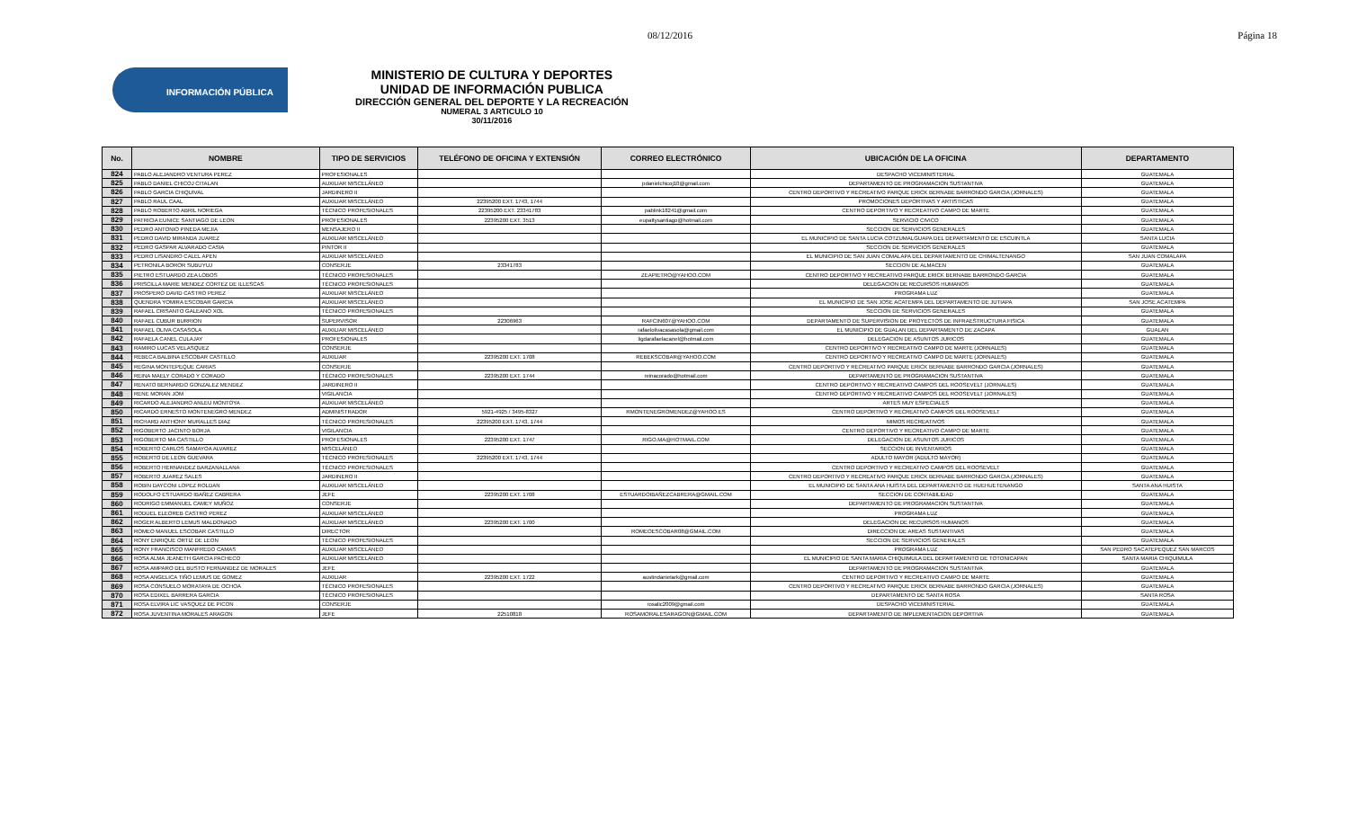08/12/2016 Página 18
INFORMACIÓN PÚBLICA
MINISTERIO DE CULTURA Y DEPORTES
UNIDAD DE INFORMACIÓN PUBLICA
DIRECCIÓN GENERAL DEL DEPORTE Y LA RECREACIÓN
NUMERAL 3 ARTICULO 10
30/11/2016
| No. | NOMBRE | TIPO DE SERVICIOS | TELÉFONO DE OFICINA Y EXTENSIÓN | CORREO ELECTRÓNICO | UBICACIÓN DE LA OFICINA | DEPARTAMENTO |
| --- | --- | --- | --- | --- | --- | --- |
| 824 | PABLO ALEJANDRO VENTURA PEREZ | PROFESIONALES | | | DESPACHO VICEMINISTERIAL | GUATEMALA |
| 825 | PABLO DANIEL CHICOJ CITALAN | AUXILIAR MISCELÁNEO | | pdanielchicoj10@gmail.com | DEPARTAMENTO DE PROGRAMACION SUSTANTIVA | GUATEMALA |
| 826 | PABLO GARCIA CHIQUIVAL | JARDINERO II | | | CENTRO DEPORTIVO Y RECREATIVO PARQUE ERICK BERNABE BARRONDO GARCIA (JORNALES) | GUATEMALA |
| 827 | PABLO RAUL CAAL | AUXILIAR MISCELÁNEO | 22395200 EXT. 1743, 1744 | | PROMOCIONES DEPORTIVAS Y ARTISTICAS | GUATEMALA |
| 828 | PABLO ROBERTO ABRIL NORIEGA | TÉCNICO PROFESIONALES | 22395200 EXT. 23341783 | pablink18241@gmail.com | CENTRO DEPORTIVO Y RECREATIVO CAMPO DE MARTE | GUATEMALA |
| 829 | PATRICIA EUNICE SANTIAGO DE LEON | PROFESIONALES | 22395200 EXT. 3513 | eupattysantiago@hotmail.com | SERVICIO CIVICO | GUATEMALA |
| 830 | PEDRO ANTONIO PINEDA MEJIA | MENSAJERO II | | | SECCION DE SERVICIOS GENERALES | GUATEMALA |
| 831 | PEDRO DAVID MIRANDA JUAREZ | AUXILIAR MISCELÁNEO | | | EL MUNICIPIO DE SANTA LUCIA COTZUMALGUAPA DEL DEPARTAMENTO DE ESCUINTLA | SANTA LUCIA |
| 832 | PEDRO GASPAR ALVARADO CASIA | PINTOR II | | | SECCION DE SERVICIOS GENERALES | GUATEMALA |
| 833 | PEDRO LISANDRO CALEL APEN | AUXILIAR MISCELÁNEO | | | EL MUNICIPIO DE SAN JUAN COMALAPA DEL DEPARTAMENTO DE CHIMALTENANGO | SAN JUAN COMALAPA |
| 834 | PETRONILA BOROR SUBUYUJ | CONSERJE | 23341783 | | SECCION DE ALMACEN | GUATEMALA |
| 835 | PIETRO ESTUARDO ZEA LOBOS | TÉCNICO PROFESIONALES | | ZEAPIETRO@YAHOO.COM | CENTRO DEPORTIVO Y RECREATIVO PARQUE ERICK BERNABE BARRONDO GARCIA | GUATEMALA |
| 836 | PRISCILLA MARIE MENDEZ CORTEZ DE ILLESCAS | TÉCNICO PROFESIONALES | | | DELEGACION DE RECURSOS HUMANOS | GUATEMALA |
| 837 | PROSPERO DAVID CASTRO PEREZ | AUXILIAR MISCELÁNEO | | | PROGRAMA LUZ | GUATEMALA |
| 838 | QUENDRA YOMIRA ESCOBAR GARCIA | AUXILIAR MISCELÁNEO | | | EL MUNICIPIO DE SAN JOSE ACATEMPA DEL DEPARTAMENTO DE JUTIAPA | SAN JOSE ACATEMPA |
| 839 | RAFAEL CRISANTO GALEANO XOL | TÉCNICO PROFESIONALES | | | SECCION DE SERVICIOS GENERALES | GUATEMALA |
| 840 | RAFAEL CUBUR BURRION | SUPERVISOR | 22306963 | RAFCIN607@YAHOO.COM | DEPARTAMENTO DE SUPERVISION DE PROYECTOS DE INFRAESTRUCTURA FISICA | GUATEMALA |
| 841 | RAFAEL OLIVA CASASOLA | AUXILIAR MISCELÁNEO | | rafaelolivacasasola@gmail.com | EL MUNICIPIO DE GUALAN DEL DEPARTAMENTO DE ZACAPA | GUALAN |
| 842 | RAFAELA CANEL CULAJAY | PROFESIONALES | | ligdarafaelacanel@hotmail.com | DELEGACION DE ASUNTOS JURICOS | GUATEMALA |
| 843 | RAMIRO LUCAS VELASQUEZ | CONSERJE | | | CENTRO DEPORTIVO Y RECREATIVO CAMPO DE MARTE (JORNALES) | GUATEMALA |
| 844 | REBECA BALBINA ESCOBAR CASTILLO | AUXILIAR | 22395200 EXT. 1708 | REBEKSCOBAR@YAHOO.COM | CENTRO DEPORTIVO Y RECREATIVO CAMPO DE MARTE (JORNALES) | GUATEMALA |
| 845 | REGINA MONTEPEQUE CARIAS | CONSERJE | | | CENTRO DEPORTIVO Y RECREATIVO PARQUE ERICK BERNABE BARRONDO GARCIA (JORNALES) | GUATEMALA |
| 846 | REINA MAELY CORADO Y CORADO | TÉCNICO PROFESIONALES | 22395200 EXT. 1744 | reinacorado@hotmail.com | DEPARTAMENTO DE PROGRAMACION SUSTANTIVA | GUATEMALA |
| 847 | RENATO BERNARDO GONZALEZ MENDEZ | JARDINERO II | | | CENTRO DEPORTIVO Y RECREATIVO CAMPOS DEL ROOSEVELT (JORNALES) | GUATEMALA |
| 848 | RENE MORAN JOM | VIGILANCIA | | | CENTRO DEPORTIVO Y RECREATIVO CAMPOS DEL ROOSEVELT (JORNALES) | GUATEMALA |
| 849 | RICARDO ALEJANDRO ANLEU MONTOYA | AUXILIAR MISCELÁNEO | | | ARTES MUY ESPECIALES | GUATEMALA |
| 850 | RICARDO ERNESTO MONTENEGRO MENDEZ | ADMINISTRADOR | 5921-4925 / 3495-8327 | RMONTENEGROMENDEZ@YAHOO.ES | CENTRO DEPORTIVO Y RECREATIVO CAMPOS DEL ROOSEVELT | GUATEMALA |
| 851 | RICHARD ANTHONY MURALLES DIAZ | TÉCNICO PROFESIONALES | 22395200 EXT. 1743, 1744 | | MIMOS RECREATIVOS | GUATEMALA |
| 852 | RIGOBERTO JACINTO BORJA | VIGILANCIA | | | CENTRO DEPORTIVO Y RECREATIVO CAMPO DE MARTE | GUATEMALA |
| 853 | RIGOBERTO MA CASTILLO | PROFESIONALES | 22395200 EXT. 1747 | RIGO.MA@HOTMAIL.COM | DELEGACION DE ASUNTOS JURICOS | GUATEMALA |
| 854 | ROBERTO CARLOS SAMAYOA ALVAREZ | MISCELÁNEO | | | SECCION DE INVENTARIOS | GUATEMALA |
| 855 | ROBERTO DE LEON GUEVARA | TÉCNICO PROFESIONALES | 22395200 EXT. 1743, 1744 | | ADULTO MAYOR (ADULTO MAYOR) | GUATEMALA |
| 856 | ROBERTO HERNANDEZ BARZANALLANA | TÉCNICO PROFESIONALES | | | CENTRO DEPORTIVO Y RECREATIVO CAMPOS DEL ROOSEVELT | GUATEMALA |
| 857 | ROBERTO JUAREZ SALES | JARDINERO II | | | CENTRO DEPORTIVO Y RECREATIVO PARQUE ERICK BERNABE BARRONDO GARCIA (JORNALES) | GUATEMALA |
| 858 | ROBIN DAYCONI LOPEZ ROLDAN | AUXILIAR MISCELÁNEO | | | EL MUNICIPIO DE SANTA ANA HUISTA DEL DEPARTAMENTO DE HUEHUETENANGO | SANTA ANA HUISTA |
| 859 | RODOLFO ESTUARDO IBAÑEZ CABRERA | JEFE | 22395200 EXT. 1708 | ESTUARDOIBAÑEZCABRERA@GMAIL.COM | SECCION DE CONTABILIDAD | GUATEMALA |
| 860 | RODRIGO EMMANUEL CAMEY MUÑOZ | CONSERJE | | | DEPARTAMENTO DE PROGRAMACION SUSTANTIVA | GUATEMALA |
| 861 | RODUEL ELEOREB CASTRO PEREZ | AUXILIAR MISCELÁNEO | | | PROGRAMA LUZ | GUATEMALA |
| 862 | ROGER ALBERTO LEMUS MALDONADO | AUXILIAR MISCELÁNEO | 22395200 EXT. 1700 | | DELEGACION DE RECURSOS HUMANOS | GUATEMALA |
| 863 | ROMEO MANUEL ESCOBAR CASTILLO | DIRECTOR | | ROMEOESCOBAR08@GMAIL.COM | DIRECCION DE AREAS SUSTANTIVAS | GUATEMALA |
| 864 | RONY ENRIQUE ORTIZ DE LEON | TÉCNICO PROFESIONALES | | | SECCION DE SERVICIOS GENERALES | GUATEMALA |
| 865 | RONY FRANCISCO MANFREDO CAMAS | AUXILIAR MISCELÁNEO | | | PROGRAMA LUZ | SAN PEDRO SACATEPEQUEZ SAN MARCOS |
| 866 | ROSA ALMA JEANETH GARCIA PACHECO | AUXILIAR MISCELÁNEO | | | EL MUNICIPIO DE SANTA MARIA CHIQUIMULA DEL DEPARTAMENTO DE TOTONICAPAN | SANTA MARIA CHIQUIMULA |
| 867 | ROSA AMPARO DEL BUSTO FERNANDEZ DE MORALES | JEFE | | | DEPARTAMENTO DE PROGRAMACION SUSTANTIVA | GUATEMALA |
| 868 | ROSA ANGELICA TIÑO LEMUS DE GOMEZ | AUXILIAR | 22395200 EXT. 1722 | austindanielark@gmail.com | CENTRO DEPORTIVO Y RECREATIVO CAMPO DE MARTE | GUATEMALA |
| 869 | ROSA CONSUELO MORATAYA DE OCHOA | TÉCNICO PROFESIONALES | | | CENTRO DEPORTIVO Y RECREATIVO PARQUE ERICK BERNABE BARRONDO GARCIA (JORNALES) | GUATEMALA |
| 870 | ROSA EDIXEL BARRERA GARCIA | TÉCNICO PROFESIONALES | | | DEPARTAMENTO DE SANTA ROSA | SANTA ROSA |
| 871 | ROSA ELVIRA LIC VASQUEZ DE PICON | CONSERJE | | rosalic2009@gmail.com | DESPACHO VICEMINISTERIAL | GUATEMALA |
| 872 | ROSA JUVENTINA MORALES ARAGON | JEFE | 22510818 | ROSAMORALESARAGON@GMAIL.COM | DEPARTAMENTO DE IMPLEMENTACION DEPORTIVA | GUATEMALA |